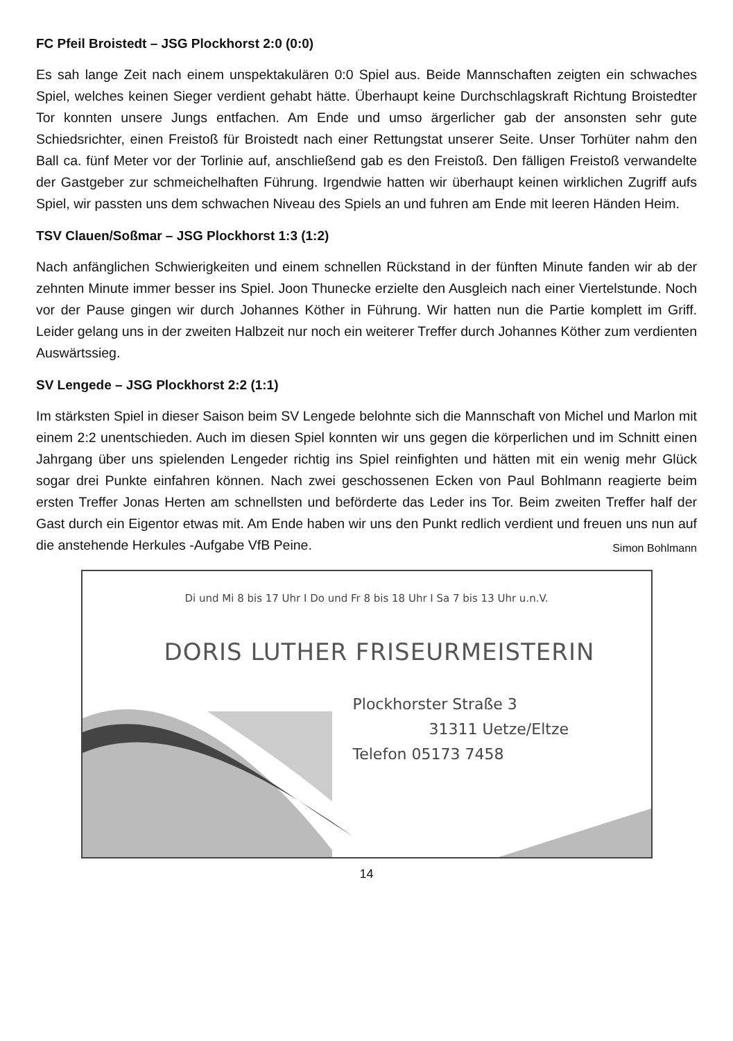FC Pfeil Broistedt – JSG Plockhorst 2:0 (0:0)
Es sah lange Zeit nach einem unspektakulären 0:0 Spiel aus. Beide Mannschaften zeigten ein schwaches Spiel, welches keinen Sieger verdient gehabt hätte. Überhaupt keine Durchschlagskraft Richtung Broistedter Tor konnten unsere Jungs entfachen. Am Ende und umso ärgerlicher gab der ansonsten sehr gute Schiedsrichter, einen Freistoß für Broistedt nach einer Rettungstat unserer Seite. Unser Torhüter nahm den Ball ca. fünf Meter vor der Torlinie auf, anschließend gab es den Freistoß. Den fälligen Freistoß verwandelte der Gastgeber zur schmeichelhaften Führung. Irgendwie hatten wir überhaupt keinen wirklichen Zugriff aufs Spiel, wir passten uns dem schwachen Niveau des Spiels an und fuhren am Ende mit leeren Händen Heim.
TSV Clauen/Soßmar – JSG Plockhorst 1:3 (1:2)
Nach anfänglichen Schwierigkeiten und einem schnellen Rückstand in der fünften Minute fanden wir ab der zehnten Minute immer besser ins Spiel. Joon Thunecke erzielte den Ausgleich nach einer Viertelstunde. Noch vor der Pause gingen wir durch Johannes Köther in Führung. Wir hatten nun die Partie komplett im Griff. Leider gelang uns in der zweiten Halbzeit nur noch ein weiterer Treffer durch Johannes Köther zum verdienten Auswärtssieg.
SV Lengede – JSG Plockhorst 2:2 (1:1)
Im stärksten Spiel in dieser Saison beim SV Lengede belohnte sich die Mannschaft von Michel und Marlon mit einem 2:2 unentschieden. Auch im diesen Spiel konnten wir uns gegen die körperlichen und im Schnitt einen Jahrgang über uns spielenden Lengeder richtig ins Spiel reinfighten und hätten mit ein wenig mehr Glück sogar drei Punkte einfahren können. Nach zwei geschossenen Ecken von Paul Bohlmann reagierte beim ersten Treffer Jonas Herten am schnellsten und beförderte das Leder ins Tor. Beim zweiten Treffer half der Gast durch ein Eigentor etwas mit. Am Ende haben wir uns den Punkt redlich verdient und freuen uns nun auf die anstehende Herkules -Aufgabe VfB Peine. Simon Bohlmann
Di und Mi 8 bis 17 Uhr I Do und Fr 8 bis 18 Uhr I Sa 7 bis 13 Uhr u.n.V.
DORIS LUTHER FRISEURMEISTERIN
Plockhorster Straße 3
31311 Uetze/Eltze
Telefon 05173 7458
14